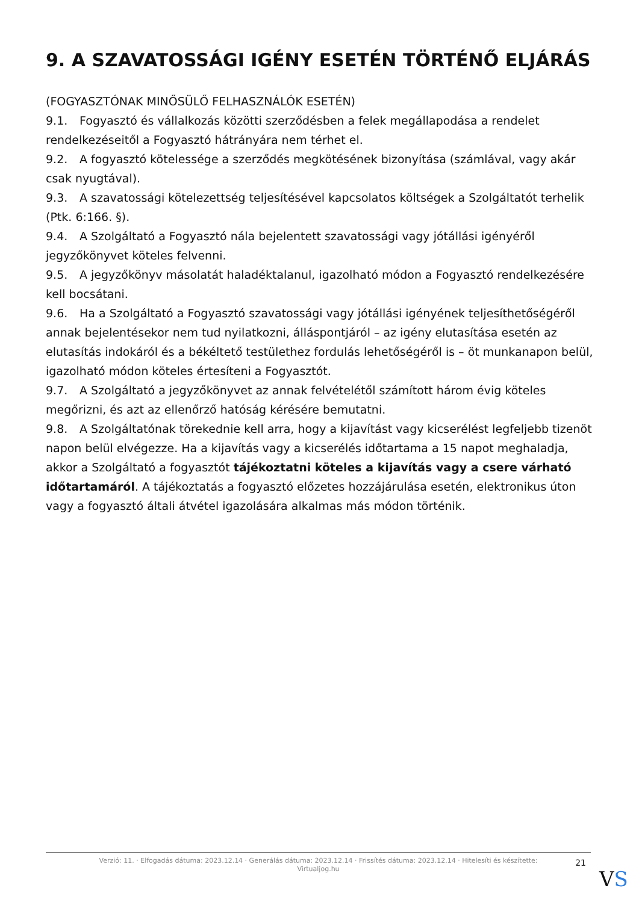9. A SZAVATOSSÁGI IGÉNY ESETÉN TÖRTÉNŐ ELJÁRÁS
(FOGYASZTÓNAK MINŐSÜLŐ FELHASZNÁLÓK ESETÉN)
9.1. Fogyasztó és vállalkozás közötti szerződésben a felek megállapodása a rendelet rendelkezéseitől a Fogyasztó hátrányára nem térhet el.
9.2. A fogyasztó kötelessége a szerződés megkötésének bizonyítása (számlával, vagy akár csak nyugtával).
9.3. A szavatossági kötelezettség teljesítésével kapcsolatos költségek a Szolgáltatót terhelik (Ptk. 6:166. §).
9.4. A Szolgáltató a Fogyasztó nála bejelentett szavatossági vagy jótállási igényéről jegyzőkönyvet köteles felvenni.
9.5. A jegyzőkönyv másolatát haladéktalanul, igazolható módon a Fogyasztó rendelkezésére kell bocsátani.
9.6. Ha a Szolgáltató a Fogyasztó szavatossági vagy jótállási igényének teljesíthetőségéről annak bejelentésekor nem tud nyilatkozni, álláspontjáról – az igény elutasítása esetén az elutasítás indokáról és a békéltető testülethez fordulás lehetőségéről is – öt munkanapon belül, igazolható módon köteles értesíteni a Fogyasztót.
9.7. A Szolgáltató a jegyzőkönyvet az annak felvételétől számított három évig köteles megőrizni, és azt az ellenőrző hatóság kérésére bemutatni.
9.8. A Szolgáltatónak törekednie kell arra, hogy a kijavítást vagy kicserélést legfeljebb tizenöt napon belül elvégezze. Ha a kijavítás vagy a kicserélés időtartama a 15 napot meghaladja, akkor a Szolgáltató a fogyasztót tájékoztatni köteles a kijavítás vagy a csere várható időtartamáról. A tájékoztatás a fogyasztó előzetes hozzájárulása esetén, elektronikus úton vagy a fogyasztó általi átvétel igazolására alkalmas más módon történik.
Verzió: 11. · Elfogadás dátuma: 2023.12.14 · Generálás dátuma: 2023.12.14 · Frissítés dátuma: 2023.12.14 · Hitelesíti és készítette: Virtualjog.hu
21
VS